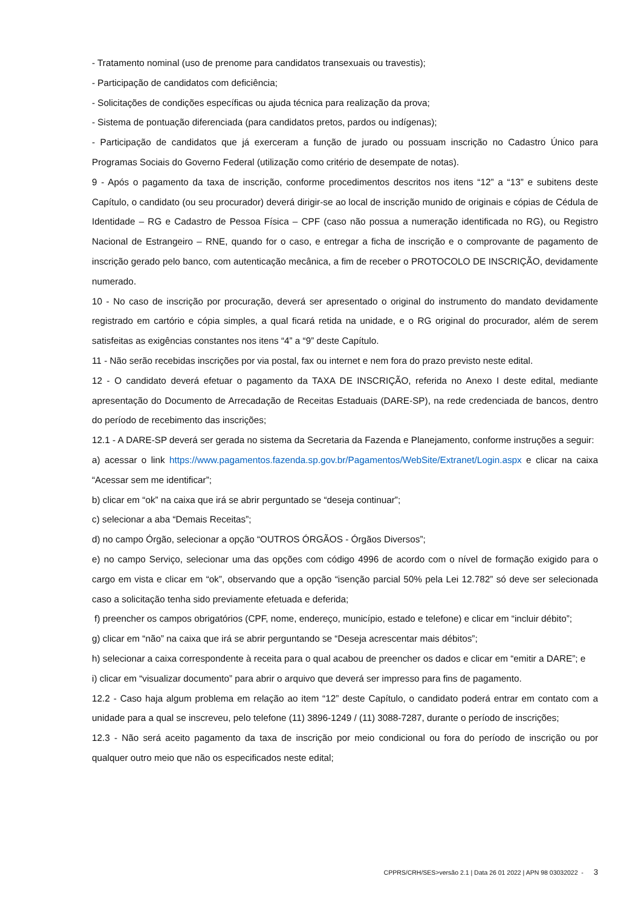- Tratamento nominal (uso de prenome para candidatos transexuais ou travestis);
- Participação de candidatos com deficiência;
- Solicitações de condições específicas ou ajuda técnica para realização da prova;
- Sistema de pontuação diferenciada (para candidatos pretos, pardos ou indígenas);
- Participação de candidatos que já exerceram a função de jurado ou possuam inscrição no Cadastro Único para Programas Sociais do Governo Federal (utilização como critério de desempate de notas).
9 - Após o pagamento da taxa de inscrição, conforme procedimentos descritos nos itens “12” a “13” e subitens deste Capítulo, o candidato (ou seu procurador) deverá dirigir-se ao local de inscrição munido de originais e cópias de Cédula de Identidade – RG e Cadastro de Pessoa Física – CPF (caso não possua a numeração identificada no RG), ou Registro Nacional de Estrangeiro – RNE, quando for o caso, e entregar a ficha de inscrição e o comprovante de pagamento de inscrição gerado pelo banco, com autenticação mecânica, a fim de receber o PROTOCOLO DE INSCRIÇÃO, devidamente numerado.
10 - No caso de inscrição por procuração, deverá ser apresentado o original do instrumento do mandato devidamente registrado em cartório e cópia simples, a qual ficará retida na unidade, e o RG original do procurador, além de serem satisfeitas as exigências constantes nos itens “4” a “9” deste Capítulo.
11 - Não serão recebidas inscrições por via postal, fax ou internet e nem fora do prazo previsto neste edital.
12 - O candidato deverá efetuar o pagamento da TAXA DE INSCRIÇÃO, referida no Anexo I deste edital, mediante apresentação do Documento de Arrecadação de Receitas Estaduais (DARE-SP), na rede credenciada de bancos, dentro do período de recebimento das inscrições;
12.1 - A DARE-SP deverá ser gerada no sistema da Secretaria da Fazenda e Planejamento, conforme instruções a seguir:
a) acessar o link https://www.pagamentos.fazenda.sp.gov.br/Pagamentos/WebSite/Extranet/Login.aspx e clicar na caixa “Acessar sem me identificar”;
b) clicar em “ok” na caixa que irá se abrir perguntado se “deseja continuar”;
c) selecionar a aba “Demais Receitas”;
d) no campo Órgão, selecionar a opção “OUTROS ÓRGÃOS - Órgãos Diversos”;
e) no campo Serviço, selecionar uma das opções com código 4996 de acordo com o nível de formação exigido para o cargo em vista e clicar em “ok”, observando que a opção “isenção parcial 50% pela Lei 12.782” só deve ser selecionada caso a solicitação tenha sido previamente efetuada e deferida;
f) preencher os campos obrigatórios (CPF, nome, endereço, município, estado e telefone) e clicar em “incluir débito”;
g) clicar em “não” na caixa que irá se abrir perguntando se “Deseja acrescentar mais débitos”;
h) selecionar a caixa correspondente à receita para o qual acabou de preencher os dados e clicar em “emitir a DARE”; e
i) clicar em “visualizar documento” para abrir o arquivo que deverá ser impresso para fins de pagamento.
12.2 - Caso haja algum problema em relação ao item “12” deste Capítulo, o candidato poderá entrar em contato com a unidade para a qual se inscreveu, pelo telefone (11) 3896-1249 / (11) 3088-7287, durante o período de inscrições;
12.3 - Não será aceito pagamento da taxa de inscrição por meio condicional ou fora do período de inscrição ou por qualquer outro meio que não os especificados neste edital;
CPPRS/CRH/SES>versão 2.1 | Data 26 01 2022 | APN 98 03032022 - 3